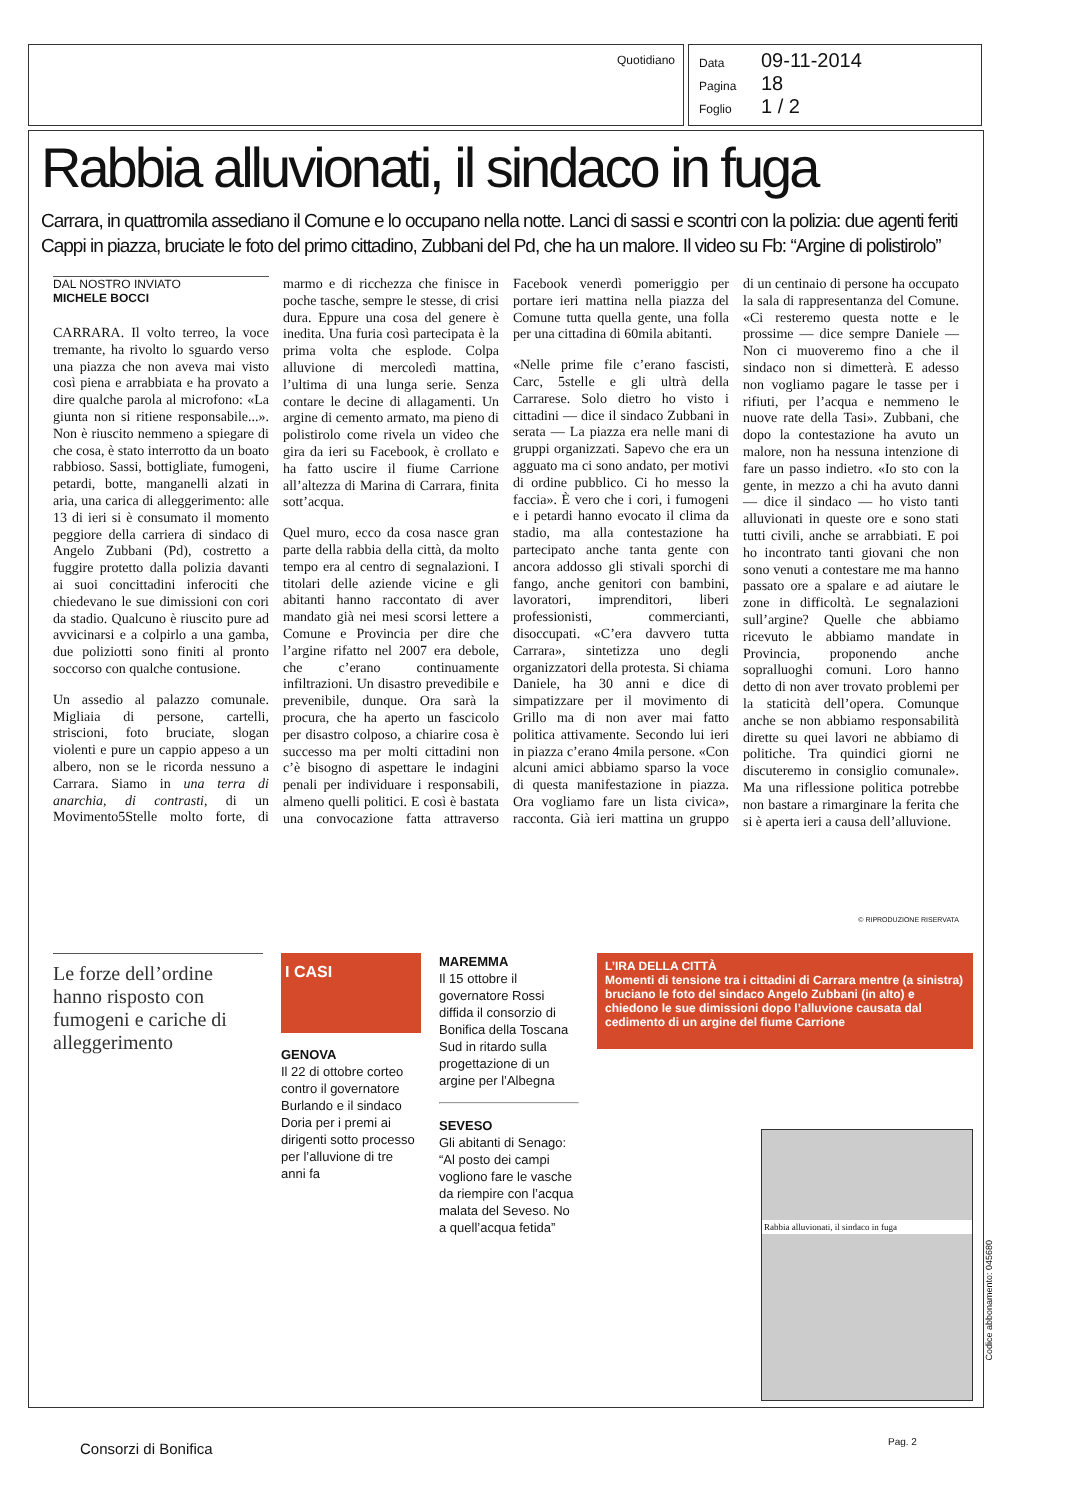Quotidiano
Data 09-11-2014
Pagina 18
Foglio 1 / 2
Rabbia alluvionati, il sindaco in fuga
Carrara, in quattromila assediano il Comune e lo occupano nella notte. Lanci di sassi e scontri con la polizia: due agenti feriti
Cappi in piazza, bruciate le foto del primo cittadino, Zubbani del Pd, che ha un malore. Il video su Fb: “Argine di polistirolo”
DAL NOSTRO INVIATO
MICHELE BOCCI
CARRARA. Il volto terreo, la voce tremante, ha rivolto lo sguardo verso una piazza che non aveva mai visto così piena e arrabbiata e ha provato a dire qualche parola al microfono: «La giunta non si ritiene responsabile...». Non è riuscito nemmeno a spiegare di che cosa, è stato interrotto da un boato rabbioso. Sassi, bottigliate, fumogeni, petardi, botte, manganelli alzati in aria, una carica di alleggerimento: alle 13 di ieri si è consumato il momento peggiore della carriera di sindaco di Angelo Zubbani (Pd), costretto a fuggire protetto dalla polizia davanti ai suoi concittadini inferociti che chiedevano le sue dimissioni con cori da stadio. Qualcuno è riuscito pure ad avvicinarsi e a colpirlo a una gamba, due poliziotti sono finiti al pronto soccorso con qualche contusione.
Un assedio al palazzo comunale. Migliaia di persone, cartelli, striscioni, foto bruciate, slogan violenti e pure un cappio appeso a un albero, non se le ricorda nessuno a Carrara. Siamo in una terra di anarchia, di contrasti, di un Movimento5Stelle molto forte, di marmo e di ricchezza che finisce in poche tasche, sempre le stesse, di crisi dura. Eppure una cosa del genere è inedita. Una furia così partecipata è la prima volta che esplode. Colpa alluvione di mercoledì mattina, l’ultima di una lunga serie. Senza contare le decine di allagamenti. Un argine di cemento armato, ma pieno di polistirolo come rivela un video che gira da ieri su Facebook, è crollato e ha fatto uscire il fiume Carrione all’altezza di Marina di Carrara, finita sott’acqua.
Quel muro, ecco da cosa nasce gran parte della rabbia della città, da molto tempo era al centro di segnalazioni. I titolari delle aziende vicine e gli abitanti hanno raccontato di aver mandato già nei mesi scorsi lettere a Comune e Provincia per dire che l’argine rifatto nel 2007 era debole, che c’erano continuamente infiltrazioni. Un disastro prevedibile e prevenibile, dunque. Ora sarà la procura, che ha aperto un fascicolo per disastro colposo, a chiarire cosa è successo ma per molti cittadini non c’è bisogno di aspettare le indagini penali per individuare i responsabili, almeno quelli politici. E così è bastata una convocazione fatta attraverso Facebook venerdì pomeriggio per portare ieri mattina nella piazza del Comune tutta quella gente, una folla per una cittadina di 60mila abitanti.
«Nelle prime file c’erano fascisti, Carc, 5stelle e gli ultrà della Carrarese. Solo dietro ho visto i cittadini — dice il sindaco Zubbani in serata — La piazza era nelle mani di gruppi organizzati. Sapevo che era un agguato ma ci sono andato, per motivi di ordine pubblico. Ci ho messo la faccia». È vero che i cori, i fumogeni e i petardi hanno evocato il clima da stadio, ma alla contestazione ha partecipato anche tanta gente con ancora addosso gli stivali sporchi di fango, anche genitori con bambini, lavoratori, imprenditori, liberi professionisti, commercianti, disoccupati. «C’era davvero tutta Carrara», sintetizza uno degli organizzatori della protesta. Si chiama Daniele, ha 30 anni e dice di simpatizzare per il movimento di Grillo ma di non aver mai fatto politica attivamente. Secondo lui ieri in piazza c’erano 4mila persone. «Con alcuni amici abbiamo sparso la voce di questa manifestazione in piazza. Ora vogliamo fare un lista civica», racconta. Già ieri mattina un gruppo di un centinaio di persone ha occupato la sala di rappresentanza del Comune. «Ci resteremo questa notte e le prossime — dice sempre Daniele — Non ci muoveremo fino a che il sindaco non si dimetterà. E adesso non vogliamo pagare le tasse per i rifiuti, per l’acqua e nemmeno le nuove rate della Tasi». Zubbani, che dopo la contestazione ha avuto un malore, non ha nessuna intenzione di fare un passo indietro. «Io sto con la gente, in mezzo a chi ha avuto danni — dice il sindaco — ho visto tanti alluvionati in queste ore e sono stati tutti civili, anche se arrabbiati. E poi ho incontrato tanti giovani che non sono venuti a contestare me ma hanno passato ore a spalare e ad aiutare le zone in difficoltà. Le segnalazioni sull’argine? Quelle che abbiamo ricevuto le abbiamo mandate in Provincia, proponendo anche sopralluoghi comuni. Loro hanno detto di non aver trovato problemi per la staticità dell’opera. Comunque anche se non abbiamo responsabilità dirette su quei lavori ne abbiamo di politiche. Tra quindici giorni ne discuteremo in consiglio comunale». Ma una riflessione politica potrebbe non bastare a rimarginare la ferita che si è aperta ieri a causa dell’alluvione.
© RIPRODUZIONE RISERVATA
Le forze dell’ordine hanno risposto con fumogeni e cariche di alleggerimento
I CASI
GENOVA
Il 22 di ottobre corteo contro il governatore Burlando e il sindaco Doria per i premi ai dirigenti sotto processo per l’alluvione di tre anni fa
MAREMMA
Il 15 ottobre il governatore Rossi diffida il consorzio di Bonifica della Toscana Sud in ritardo sulla progettazione di un argine per l’Albegna
SEVESO
Gli abitanti di Senago: “Al posto dei campi vogliono fare le vasche da riempire con l’acqua malata del Seveso. No a quell’acqua fetida”
L’IRA DELLA CITTÀ
Momenti di tensione tra i cittadini di Carrara mentre (a sinistra) bruciano le foto del sindaco Angelo Zubbani (in alto) e chiedono le sue dimissioni dopo l’alluvione causata dal cedimento di un argine del fiume Carrione
Rabbia alluvionati, il sindaco in fuga
Codice abbonamento: 045680
Consorzi di Bonifica Pag. 2